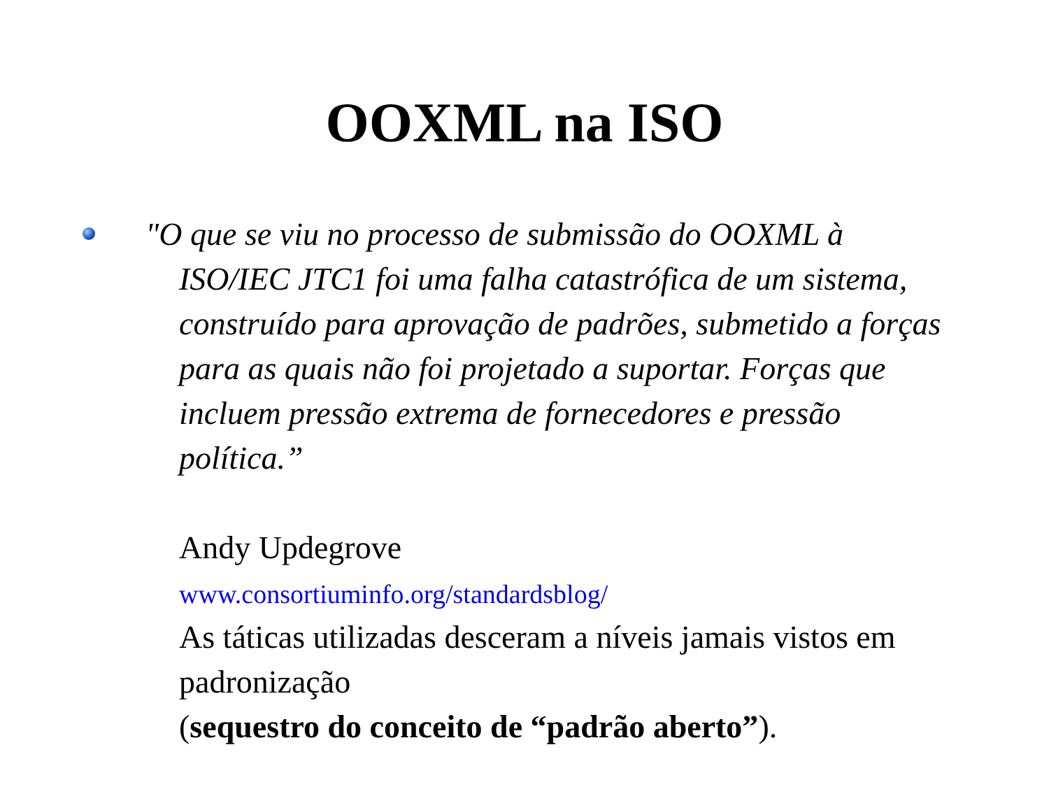OOXML na ISO
"O que se viu no processo de submissão do OOXML à ISO/IEC JTC1 foi uma falha catastrófica de um sistema, construído para aprovação de padrões, submetido a forças para as quais não foi projetado a suportar. Forças que incluem pressão extrema de fornecedores e pressão política.”
Andy Updegrove
www.consortiuminfo.org/standardsblog/
As táticas utilizadas desceram a níveis jamais vistos em padronização
(sequestro do conceito de “padrão aberto”).